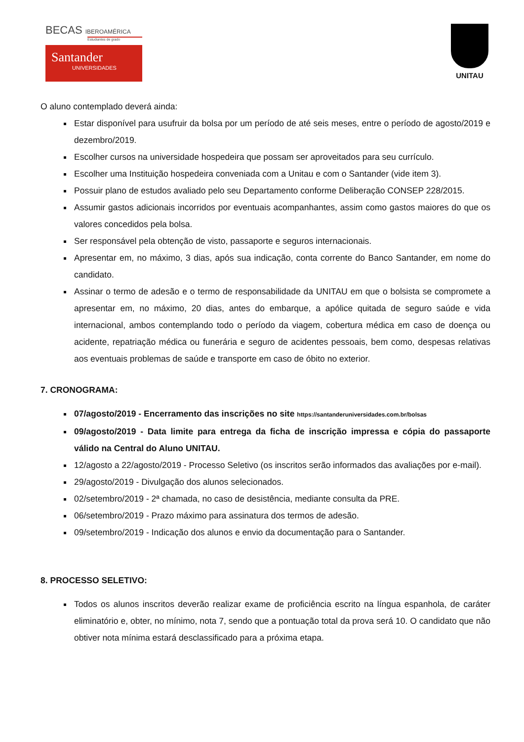BECAS IBEROAMÉRICA
Estudiantes de grado
Santander
UNIVERSIDADES
UNITAU
O aluno contemplado deverá ainda:
Estar disponível para usufruir da bolsa por um período de até seis meses, entre o período de agosto/2019 e dezembro/2019.
Escolher cursos na universidade hospedeira que possam ser aproveitados para seu currículo.
Escolher uma Instituição hospedeira conveniada com a Unitau e com o Santander (vide item 3).
Possuir plano de estudos avaliado pelo seu Departamento conforme Deliberação CONSEP 228/2015.
Assumir gastos adicionais incorridos por eventuais acompanhantes, assim como gastos maiores do que os valores concedidos pela bolsa.
Ser responsável pela obtenção de visto, passaporte e seguros internacionais.
Apresentar em, no máximo, 3 dias, após sua indicação, conta corrente do Banco Santander, em nome do candidato.
Assinar o termo de adesão e o termo de responsabilidade da UNITAU em que o bolsista se compromete a apresentar em, no máximo, 20 dias, antes do embarque, a apólice quitada de seguro saúde e vida internacional, ambos contemplando todo o período da viagem, cobertura médica em caso de doença ou acidente, repatriação médica ou funerária e seguro de acidentes pessoais, bem como, despesas relativas aos eventuais problemas de saúde e transporte em caso de óbito no exterior.
7. CRONOGRAMA:
07/agosto/2019 - Encerramento das inscrições no site https://santanderuniversidades.com.br/bolsas
09/agosto/2019 - Data limite para entrega da ficha de inscrição impressa e cópia do passaporte válido na Central do Aluno UNITAU.
12/agosto a 22/agosto/2019 - Processo Seletivo (os inscritos serão informados das avaliações por e-mail).
29/agosto/2019 - Divulgação dos alunos selecionados.
02/setembro/2019 - 2ª chamada, no caso de desistência, mediante consulta da PRE.
06/setembro/2019 - Prazo máximo para assinatura dos termos de adesão.
09/setembro/2019 - Indicação dos alunos e envio da documentação para o Santander.
8. PROCESSO SELETIVO:
Todos os alunos inscritos deverão realizar exame de proficiência escrito na língua espanhola, de caráter eliminatório e, obter, no mínimo, nota 7, sendo que a pontuação total da prova será 10. O candidato que não obtiver nota mínima estará desclassificado para a próxima etapa.